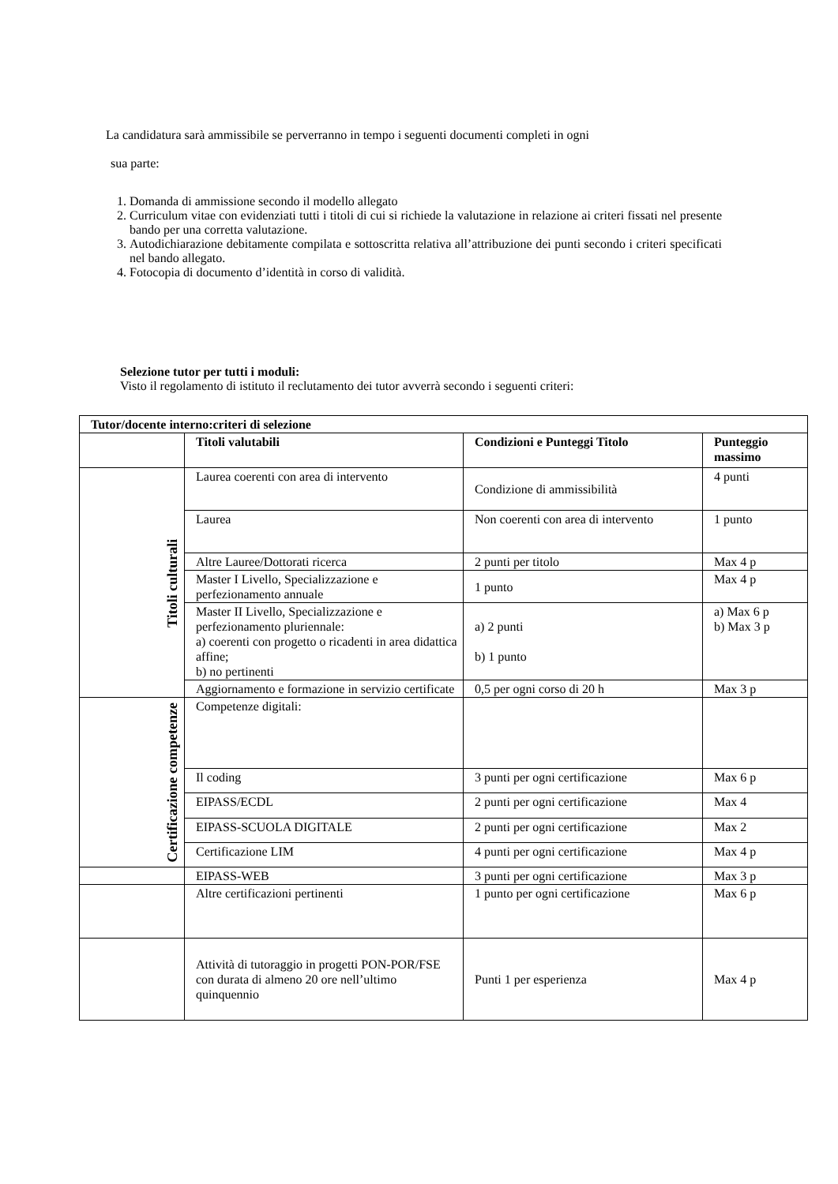La candidatura sarà ammissibile se perverranno in tempo i seguenti documenti completi in ogni
sua parte:
1. Domanda di ammissione secondo il modello allegato
2. Curriculum vitae con evidenziati tutti i titoli di cui si richiede la valutazione in relazione ai criteri fissati nel presente bando per una corretta valutazione.
3. Autodichiarazione debitamente compilata e sottoscritta relativa all’attribuzione dei punti secondo i criteri specificati nel bando allegato.
4. Fotocopia di documento d’identità in corso di validità.
Selezione tutor per tutti i moduli:
Visto il regolamento di istituto il reclutamento dei tutor avverrà secondo i seguenti criteri:
| Tutor/docente interno:criteri di selezione | | | |
| --- | --- | --- | --- |
| | Titoli valutabili | Condizioni e Punteggi Titolo | Punteggio massimo |
| Titoli culturali | Laurea coerenti con area di intervento | Condizione di ammissibilità | 4 punti |
| | Laurea | Non coerenti con area di intervento | 1 punto |
| | Altre Lauree/Dottorati ricerca | 2 punti per titolo | Max 4 p |
| | Master I Livello, Specializzazione e perfezionamento annuale | 1 punto | Max 4 p |
| | Master II Livello, Specializzazione e perfezionamento pluriennale: a) coerenti con progetto o ricadenti in area didattica affine; b) no pertinenti | a) 2 punti b) 1 punto | a) Max 6 p b) Max 3 p |
| | Aggiornamento e formazione in servizio certificate | 0,5 per ogni corso di 20 h | Max 3 p |
| Certificazione competenze | Competenze digitali: | | |
| | Il coding | 3 punti per ogni certificazione | Max 6 p |
| | EIPASS/ECDL | 2 punti per ogni certificazione | Max 4 |
| | EIPASS-SCUOLA DIGITALE | 2 punti per ogni certificazione | Max 2 |
| | Certificazione LIM | 4 punti per ogni certificazione | Max 4 p |
| | EIPASS-WEB | 3 punti per ogni certificazione | Max 3 p |
| | Altre certificazioni pertinenti | 1 punto per ogni certificazione | Max 6 p |
| | Attività di tutoraggio in progetti PON-POR/FSE con durata di almeno 20 ore nell’ultimo quinquennio | Punti 1 per esperienza | Max 4 p |